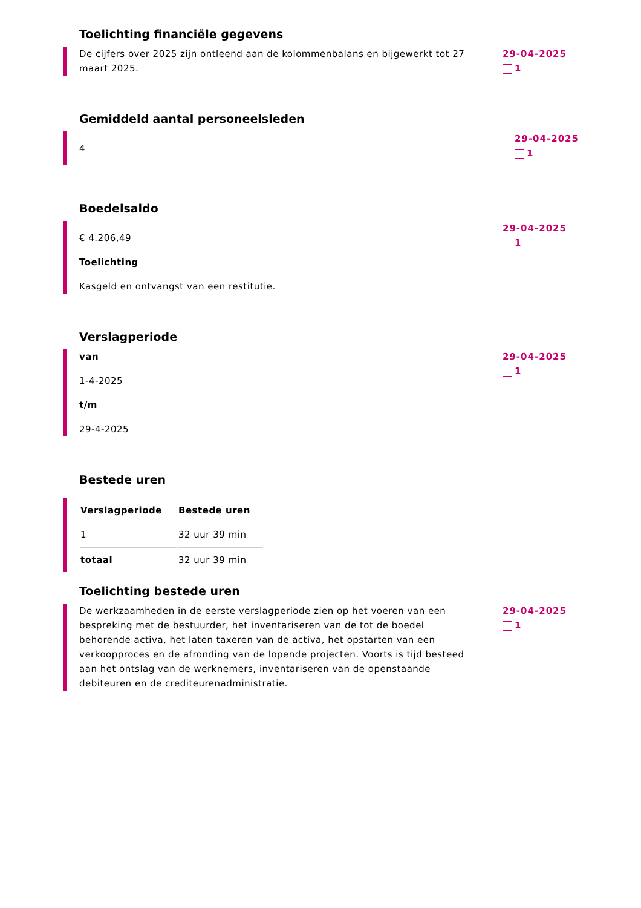Toelichting financiële gegevens
De cijfers over 2025 zijn ontleend aan de kolommenbalans en bijgewerkt tot 27 maart 2025.
29-04-2025
1
Gemiddeld aantal personeelsleden
4
29-04-2025
1
Boedelsaldo
€ 4.206,49
Toelichting
Kasgeld en ontvangst van een restitutie.
29-04-2025
1
Verslagperiode
van
1-4-2025
t/m
29-4-2025
29-04-2025
1
Bestede uren
| Verslagperiode | Bestede uren |
| --- | --- |
| 1 | 32 uur 39 min |
| totaal | 32 uur 39 min |
Toelichting bestede uren
De werkzaamheden in de eerste verslagperiode zien op het voeren van een bespreking met de bestuurder, het inventariseren van de tot de boedel behorende activa, het laten taxeren van de activa, het opstarten van een verkoopproces en de afronding van de lopende projecten. Voorts is tijd besteed aan het ontslag van de werknemers, inventariseren van de openstaande debiteuren en de crediteurenadministratie.
29-04-2025
1